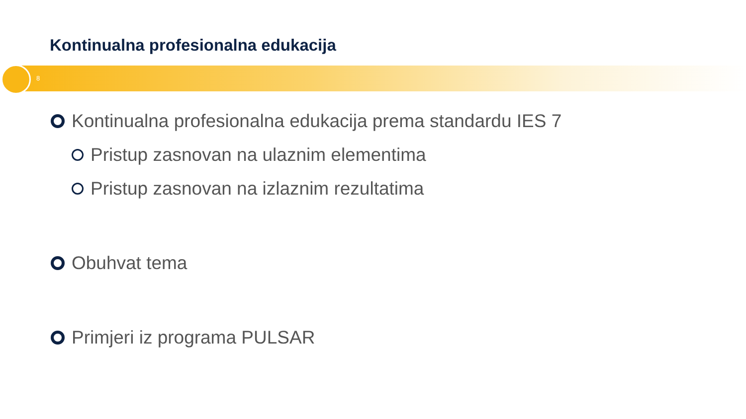Kontinualna profesionalna edukacija
8
Kontinualna profesionalna edukacija prema standardu IES 7
Pristup zasnovan na ulaznim elementima
Pristup zasnovan na izlaznim rezultatima
Obuhvat tema
Primjeri iz programa PULSAR